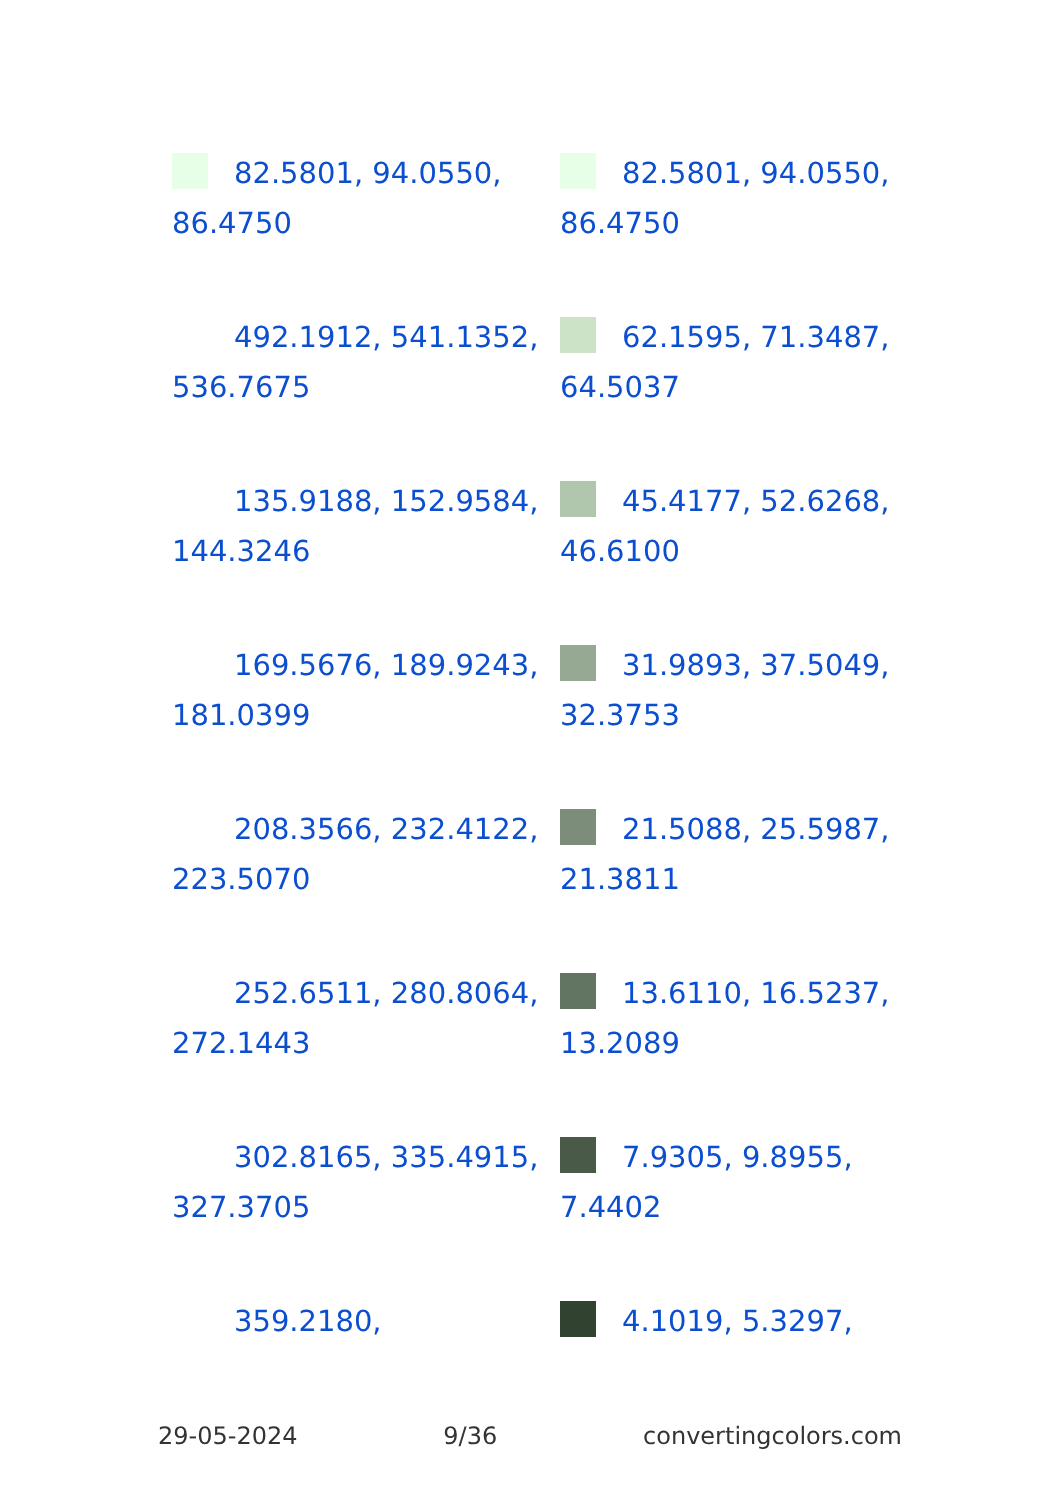82.5801, 94.0550, 86.4750
82.5801, 94.0550, 86.4750
492.1912, 541.1352, 536.7675
62.1595, 71.3487, 64.5037
135.9188, 152.9584, 144.3246
45.4177, 52.6268, 46.6100
169.5676, 189.9243, 181.0399
31.9893, 37.5049, 32.3753
208.3566, 232.4122, 223.5070
21.5088, 25.5987, 21.3811
252.6511, 280.8064, 272.1443
13.6110, 16.5237, 13.2089
302.8165, 335.4915, 327.3705
7.9305, 9.8955, 7.4402
359.2180,
4.1019, 5.3297,
29-05-2024 9/36 convertingcolors.com